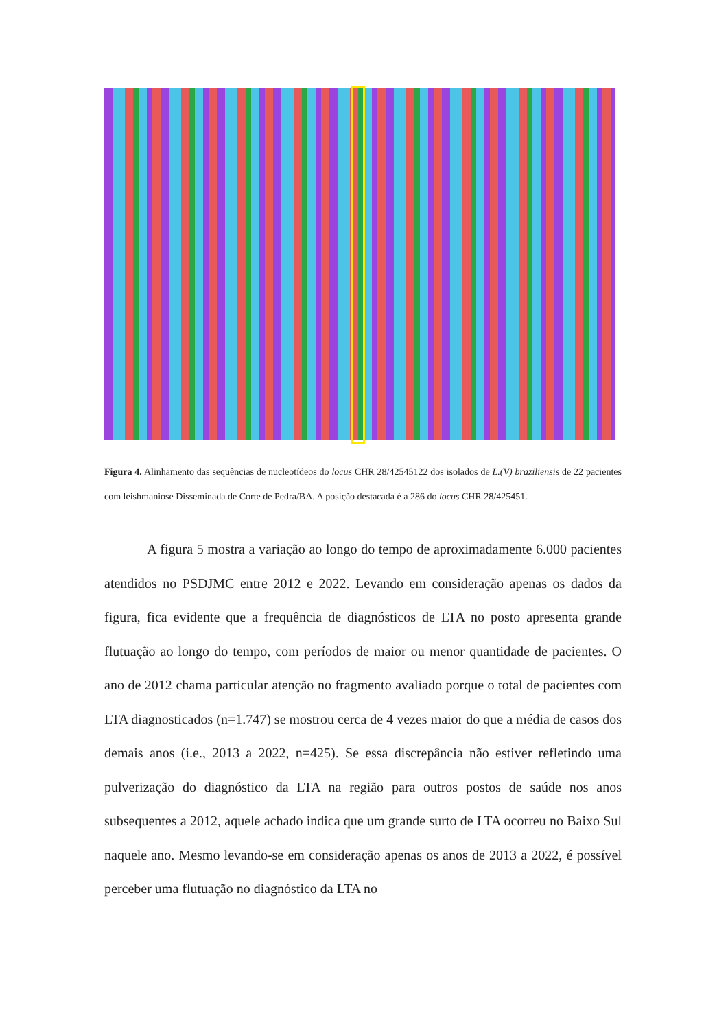Figura 4. Alinhamento das sequências de nucleotídeos do locus CHR 28/42545122 dos isolados de L.(V) braziliensis de 22 pacientes com leishmaniose Disseminada de Corte de Pedra/BA. A posição destacada é a 286 do locus CHR 28/425451.
A figura 5 mostra a variação ao longo do tempo de aproximadamente 6.000 pacientes atendidos no PSDJMC entre 2012 e 2022. Levando em consideração apenas os dados da figura, fica evidente que a frequência de diagnósticos de LTA no posto apresenta grande flutuação ao longo do tempo, com períodos de maior ou menor quantidade de pacientes. O ano de 2012 chama particular atenção no fragmento avaliado porque o total de pacientes com LTA diagnosticados (n=1.747) se mostrou cerca de 4 vezes maior do que a média de casos dos demais anos (i.e., 2013 a 2022, n=425). Se essa discrepância não estiver refletindo uma pulverização do diagnóstico da LTA na região para outros postos de saúde nos anos subsequentes a 2012, aquele achado indica que um grande surto de LTA ocorreu no Baixo Sul naquele ano. Mesmo levando-se em consideração apenas os anos de 2013 a 2022, é possível perceber uma flutuação no diagnóstico da LTA no